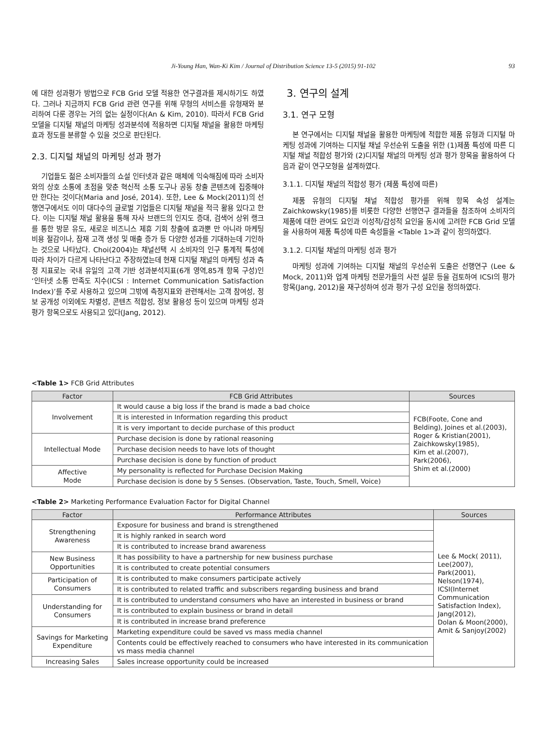Ji-Young Han, Wan-Ki Kim / Journal of Distribution Science 13-5 (2015) 91-102
93
에 대한 성과평가 방법으로 FCB Grid 모델 적용한 연구결과를 제시하기도 하였다. 그러나 지금까지 FCB Grid 관련 연구를 위해 무형의 서비스를 유형재와 분리하여 다룬 경우는 거의 없는 실정이다(An & Kim, 2010). 따라서 FCB Grid 모델을 디지털 채널의 마케팅 성과분석에 적용하면 디지털 채널을 활용한 마케팅 효과 정도를 분류할 수 있을 것으로 판단된다.
2.3. 디지털 채널의 마케팅 성과 평가
기업들도 젊은 소비자들의 쇼설 인터넷과 같은 매체에 익숙해짐에 따라 소비자와의 상호 소통에 초점을 맞춘 혁신적 소통 도구나 공동 창출 콘텐츠에 집중해야만 한다는 것이다(Maria and José, 2014). 또한, Lee & Mock(2011)의 선행연구에서도 이미 대다수의 글로벌 기업들은 디지털 채널을 적극 활용 있다고 한다. 이는 디지털 채널 활용을 통해 자사 브랜드의 인지도 증대, 검색어 상위 랭크를 통한 방문 유도, 새로운 비즈니스 제휴 기회 창출에 효과뿐 만 아니라 마케팅 비용 절감이나, 잠재 고객 생성 및 매출 증가 등 다양한 성과를 기대하는데 기인하는 것으로 나타났다. Choi(2004)는 채널선택 시 소비자의 인구 통계적 특성에 따라 차이가 다르게 나타난다고 주장하였는데 현재 디지털 채널의 마케팅 성과 측정 지표로는 국내 유일의 고객 기반 성과분석지표(6개 영역,85개 항목 구성)인 ‘인터넷 소통 만족도 지수(ICSI : Internet Communication Satisfaction Index)’를 주로 사용하고 있으며 그밖에 측정지표와 관련해서는 고객 참여성, 정보 공개성 이외에도 차별성, 콘텐츠 적합성, 정보 활용성 등이 있으며 마케팅 성과평가 항목으로도 사용되고 있다(Jang, 2012).
3. 연구의 설계
3.1. 연구 모형
본 연구에서는 디지털 채널을 활용한 마케팅에 적합한 제품 유형과 디지털 마케팅 성과에 기여하는 디지털 채널 우선순위 도출을 위한 (1)제품 특성에 따른 디지털 채널 적합성 평가와 (2)디지털 채널의 마케팅 성과 평가 항목을 활용하여 다음과 같이 연구모형을 설계하였다.
3.1.1. 디지털 채널의 적합성 평가 (제품 특성에 따른)
제품 유형의 디지털 채널 적합성 평가를 위해 항목 속성 설계는 Zaichkowsky(1985)를 비롯한 다양한 선행연구 결과들을 참조하여 소비자의 제품에 대한 관여도 요인과 이성적/감성적 요인을 동시에 고려한 FCB Grid 모델을 사용하여 제품 특성에 따른 속성들을 <Table 1>과 같이 정의하였다.
3.1.2. 디지털 채널의 마케팅 성과 평가
마케팅 성과에 기여하는 디지털 채널의 우선순위 도출은 선행연구 (Lee & Mock, 2011)와 업계 마케팅 전문가들의 사전 설문 등을 검토하여 ICSI의 평가 항목(Jang, 2012)을 재구성하여 성과 평가 구성 요인을 정의하였다.
<Table 1> FCB Grid Attributes
| Factor | FCB Grid Attributes | Sources |
| --- | --- | --- |
| Involvement | It would cause a big loss if the brand is made a bad choice | FCB(Foote, Cone and Belding), Joines et al.(2003), Roger & Kristian(2001), Zaichkowsky(1985), Kim et al.(2007), Park(2006), Shim et al.(2000) |
| | It is interested in Information regarding this product | |
| | It is very important to decide purchase of this product | |
| Intellectual Mode | Purchase decision is done by rational reasoning | |
| | Purchase decision needs to have lots of thought | |
| | Purchase decision is done by function of product | |
| Affective Mode | My personality is reflected for Purchase Decision Making | |
| | Purchase decision is done by 5 Senses. (Observation, Taste, Touch, Smell, Voice) | |
<Table 2> Marketing Performance Evaluation Factor for Digital Channel
| Factor | Performance Attributes | Sources |
| --- | --- | --- |
| Strengthening Awareness | Exposure for business and brand is strengthened | Lee & Mock( 2011), Lee(2007), Park(2001), Nelson(1974), ICSI(Internet Communication Satisfaction Index), Jang(2012), Dolan & Moon(2000), Amit & Sanjoy(2002) |
| | It is highly ranked in search word | |
| | It is contributed to increase brand awareness | |
| New Business Opportunities | It has possibility to have a partnership for new business purchase | |
| | It is contributed to create potential consumers | |
| Participation of Consumers | It is contributed to make consumers participate actively | |
| | It is contributed to related traffic and subscribers regarding business and brand | |
| Understanding for Consumers | It is contributed to understand consumers who have an interested in business or brand | |
| | It is contributed to explain business or brand in detail | |
| | It is contributed in increase brand preference | |
| Savings for Marketing Expenditure | Marketing expenditure could be saved vs mass media channel | |
| | Contents could be effectively reached to consumers who have interested in its communication vs mass media channel | |
| Increasing Sales | Sales increase opportunity could be increased | |